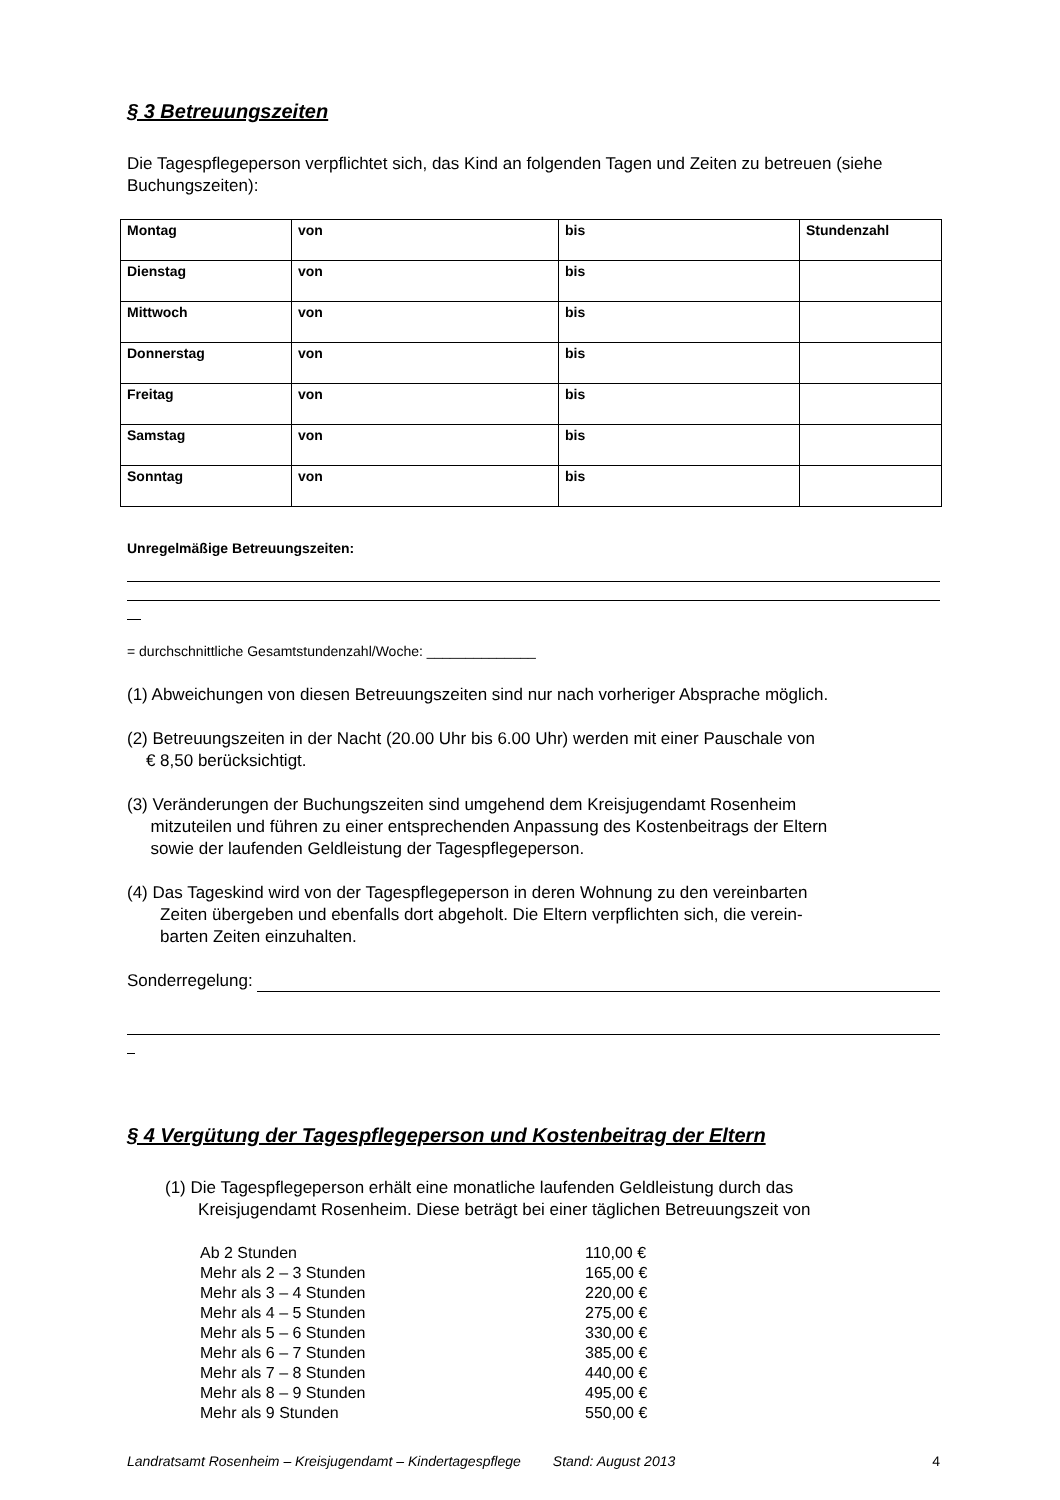§ 3 Betreuungszeiten
Die Tagespflegeperson verpflichtet sich, das Kind an folgenden Tagen und Zeiten zu betreuen (siehe Buchungszeiten):
| Montag | von | bis | Stundenzahl |
| Dienstag | von | bis | |
| Mittwoch | von | bis | |
| Donnerstag | von | bis | |
| Freitag | von | bis | |
| Samstag | von | bis | |
| Sonntag | von | bis | |
Unregelmäßige Betreuungszeiten:
= durchschnittliche Gesamtstundenzahl/Woche: ______________
(1) Abweichungen von diesen Betreuungszeiten sind nur nach vorheriger Absprache möglich.
(2) Betreuungszeiten in der Nacht (20.00 Uhr bis 6.00 Uhr) werden mit einer Pauschale von
€ 8,50 berücksichtigt.
(3) Veränderungen der Buchungszeiten sind umgehend dem Kreisjugendamt Rosenheim
mitzuteilen und führen zu einer entsprechenden Anpassung des Kostenbeitrags der Eltern
sowie der laufenden Geldleistung der Tagespflegeperson.
(4) Das Tageskind wird von der Tagespflegeperson in deren Wohnung zu den vereinbarten
Zeiten übergeben und ebenfalls dort abgeholt. Die Eltern verpflichten sich, die verein-
barten Zeiten einzuhalten.
Sonderregelung:
§ 4 Vergütung der Tagespflegeperson und Kostenbeitrag der Eltern
(1) Die Tagespflegeperson erhält eine monatliche laufenden Geldleistung durch das
Kreisjugendamt Rosenheim. Diese beträgt bei einer täglichen Betreuungszeit von
| Ab 2 Stunden | 110,00 € |
| Mehr als 2 – 3 Stunden | 165,00 € |
| Mehr als 3 – 4 Stunden | 220,00 € |
| Mehr als 4 – 5 Stunden | 275,00 € |
| Mehr als 5 – 6 Stunden | 330,00 € |
| Mehr als 6 – 7 Stunden | 385,00 € |
| Mehr als 7 – 8 Stunden | 440,00 € |
| Mehr als 8 – 9 Stunden | 495,00 € |
| Mehr als 9 Stunden | 550,00 € |
Landratsamt Rosenheim – Kreisjugendamt – Kindertagespflege Stand: August 2013 4